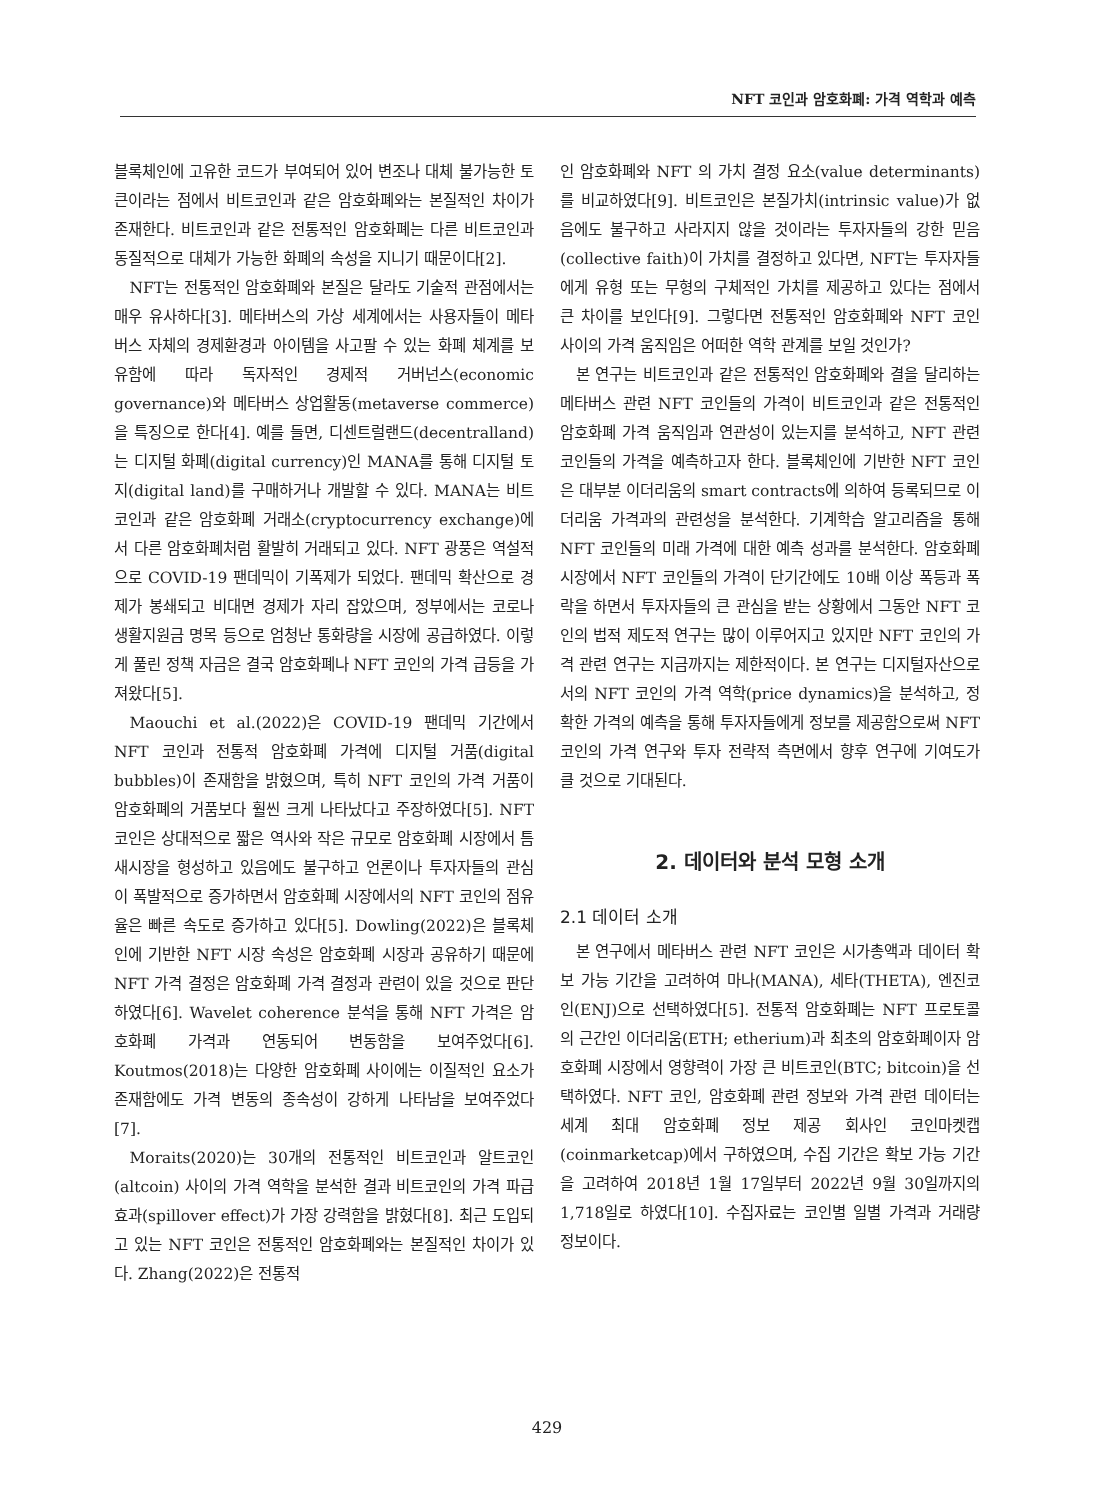NFT 코인과 암호화폐: 가격 역학과 예측
블록체인에 고유한 코드가 부여되어 있어 변조나 대체 불가능한 토큰이라는 점에서 비트코인과 같은 암호화폐와는 본질적인 차이가 존재한다. 비트코인과 같은 전통적인 암호화폐는 다른 비트코인과 동질적으로 대체가 가능한 화폐의 속성을 지니기 때문이다[2].
NFT는 전통적인 암호화폐와 본질은 달라도 기술적 관점에서는 매우 유사하다[3]. 메타버스의 가상 세계에서는 사용자들이 메타버스 자체의 경제환경과 아이템을 사고팔 수 있는 화폐 체계를 보유함에 따라 독자적인 경제적 거버넌스(economic governance)와 메타버스 상업활동(metaverse commerce)을 특징으로 한다[4]. 예를 들면, 디센트럴랜드(decentralland)는 디지털 화폐(digital currency)인 MANA를 통해 디지털 토지(digital land)를 구매하거나 개발할 수 있다. MANA는 비트코인과 같은 암호화폐 거래소(cryptocurrency exchange)에서 다른 암호화폐처럼 활발히 거래되고 있다. NFT 광풍은 역설적으로 COVID-19 팬데믹이 기폭제가 되었다. 팬데믹 확산으로 경제가 봉쇄되고 비대면 경제가 자리 잡았으며, 정부에서는 코로나 생활지원금 명목 등으로 엄청난 통화량을 시장에 공급하였다. 이렇게 풀린 정책 자금은 결국 암호화폐나 NFT 코인의 가격 급등을 가져왔다[5].
Maouchi et al.(2022)은 COVID-19 팬데믹 기간에서 NFT 코인과 전통적 암호화폐 가격에 디지털 거품(digital bubbles)이 존재함을 밝혔으며, 특히 NFT 코인의 가격 거품이 암호화폐의 거품보다 훨씬 크게 나타났다고 주장하였다[5]. NFT 코인은 상대적으로 짧은 역사와 작은 규모로 암호화폐 시장에서 틈새시장을 형성하고 있음에도 불구하고 언론이나 투자자들의 관심이 폭발적으로 증가하면서 암호화폐 시장에서의 NFT 코인의 점유율은 빠른 속도로 증가하고 있다[5]. Dowling(2022)은 블록체인에 기반한 NFT 시장 속성은 암호화폐 시장과 공유하기 때문에 NFT 가격 결정은 암호화폐 가격 결정과 관련이 있을 것으로 판단하였다[6]. Wavelet coherence 분석을 통해 NFT 가격은 암호화폐 가격과 연동되어 변동함을 보여주었다[6]. Koutmos(2018)는 다양한 암호화폐 사이에는 이질적인 요소가 존재함에도 가격 변동의 종속성이 강하게 나타남을 보여주었다[7].
Moraits(2020)는 30개의 전통적인 비트코인과 알트코인(altcoin) 사이의 가격 역학을 분석한 결과 비트코인의 가격 파급 효과(spillover effect)가 가장 강력함을 밝혔다[8]. 최근 도입되고 있는 NFT 코인은 전통적인 암호화폐와는 본질적인 차이가 있다. Zhang(2022)은 전통적
인 암호화폐와 NFT 의 가치 결정 요소(value determinants)를 비교하였다[9]. 비트코인은 본질가치(intrinsic value)가 없음에도 불구하고 사라지지 않을 것이라는 투자자들의 강한 믿음(collective faith)이 가치를 결정하고 있다면, NFT는 투자자들에게 유형 또는 무형의 구체적인 가치를 제공하고 있다는 점에서 큰 차이를 보인다[9]. 그렇다면 전통적인 암호화폐와 NFT 코인 사이의 가격 움직임은 어떠한 역학 관계를 보일 것인가?
본 연구는 비트코인과 같은 전통적인 암호화폐와 결을 달리하는 메타버스 관련 NFT 코인들의 가격이 비트코인과 같은 전통적인 암호화폐 가격 움직임과 연관성이 있는지를 분석하고, NFT 관련 코인들의 가격을 예측하고자 한다. 블록체인에 기반한 NFT 코인은 대부분 이더리움의 smart contracts에 의하여 등록되므로 이더리움 가격과의 관련성을 분석한다. 기계학습 알고리즘을 통해 NFT 코인들의 미래 가격에 대한 예측 성과를 분석한다. 암호화폐 시장에서 NFT 코인들의 가격이 단기간에도 10배 이상 폭등과 폭락을 하면서 투자자들의 큰 관심을 받는 상황에서 그동안 NFT 코인의 법적 제도적 연구는 많이 이루어지고 있지만 NFT 코인의 가격 관련 연구는 지금까지는 제한적이다. 본 연구는 디지털자산으로서의 NFT 코인의 가격 역학(price dynamics)을 분석하고, 정확한 가격의 예측을 통해 투자자들에게 정보를 제공함으로써 NFT 코인의 가격 연구와 투자 전략적 측면에서 향후 연구에 기여도가 클 것으로 기대된다.
2. 데이터와 분석 모형 소개
2.1 데이터 소개
본 연구에서 메타버스 관련 NFT 코인은 시가총액과 데이터 확보 가능 기간을 고려하여 마나(MANA), 세타(THETA), 엔진코인(ENJ)으로 선택하였다[5]. 전통적 암호화폐는 NFT 프로토콜의 근간인 이더리움(ETH; etherium)과 최초의 암호화폐이자 암호화폐 시장에서 영향력이 가장 큰 비트코인(BTC; bitcoin)을 선택하였다. NFT 코인, 암호화폐 관련 정보와 가격 관련 데이터는 세계 최대 암호화폐 정보 제공 회사인 코인마켓캡(coinmarketcap)에서 구하였으며, 수집 기간은 확보 가능 기간을 고려하여 2018년 1월 17일부터 2022년 9월 30일까지의 1,718일로 하였다[10]. 수집자료는 코인별 일별 가격과 거래량 정보이다.
429